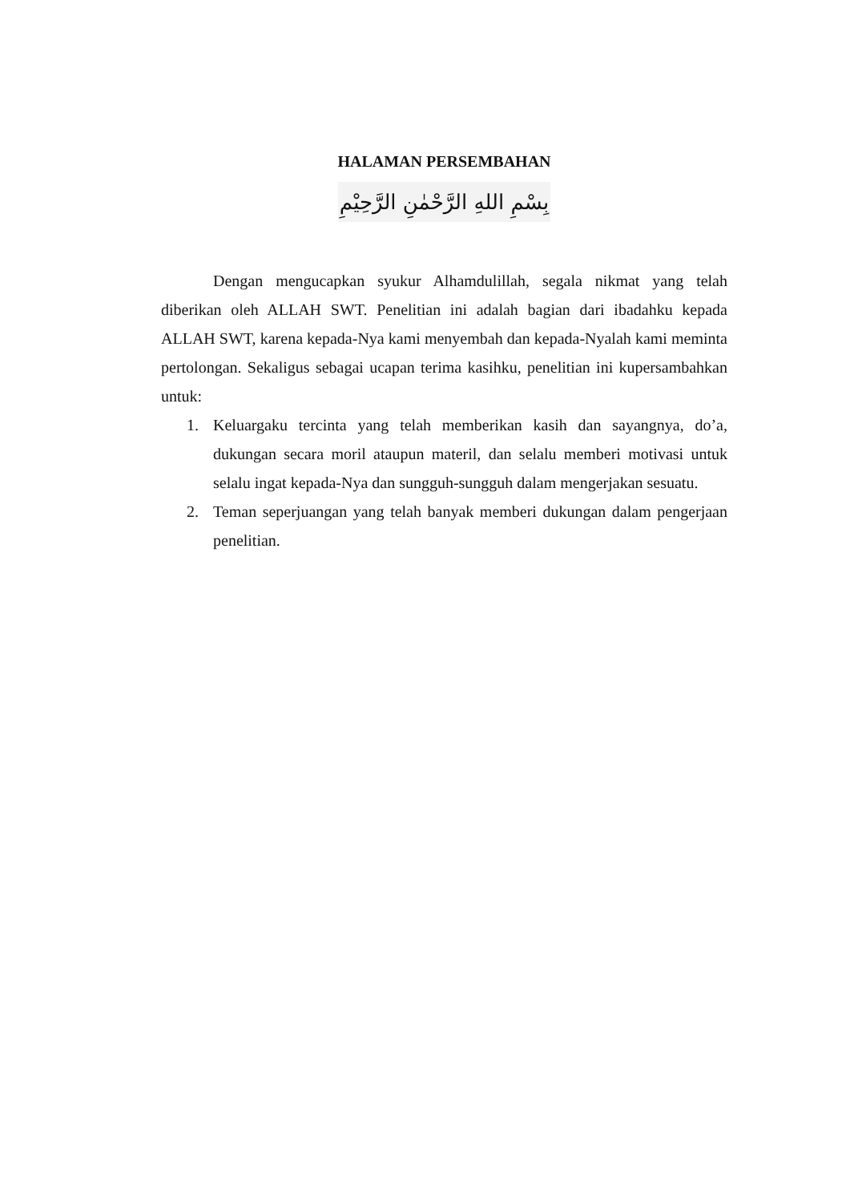HALAMAN PERSEMBAHAN
بِسْمِ اللهِ الرَّحْمٰنِ الرَّحِيْمِ
Dengan mengucapkan syukur Alhamdulillah, segala nikmat yang telah diberikan oleh ALLAH SWT. Penelitian ini adalah bagian dari ibadahku kepada ALLAH SWT, karena kepada-Nya kami menyembah dan kepada-Nyalah kami meminta pertolongan. Sekaligus sebagai ucapan terima kasihku, penelitian ini kupersambahkan untuk:
1. Keluargaku tercinta yang telah memberikan kasih dan sayangnya, do’a, dukungan secara moril ataupun materil, dan selalu memberi motivasi untuk selalu ingat kepada-Nya dan sungguh-sungguh dalam mengerjakan sesuatu.
2. Teman seperjuangan yang telah banyak memberi dukungan dalam pengerjaan penelitian.